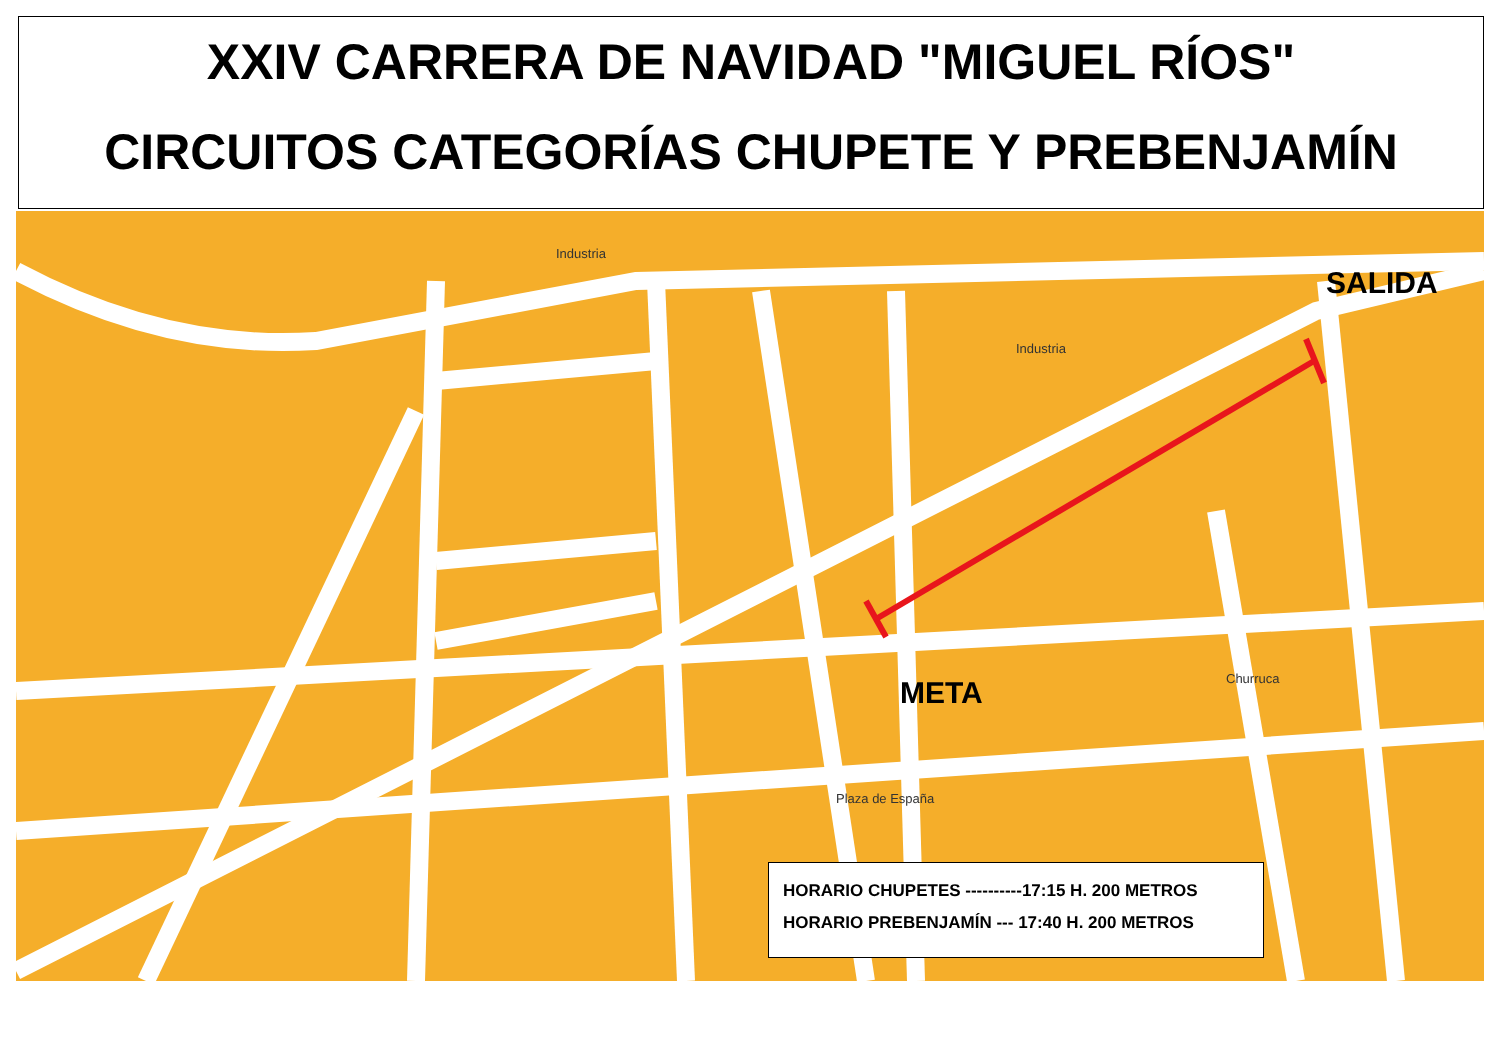XXIV CARRERA DE NAVIDAD "MIGUEL RÍOS"
CIRCUITOS CATEGORÍAS CHUPETE Y PREBENJAMÍN
SALIDA
META
Industria
Industria
Plaza de España
Churruca
HORARIO CHUPETES ----------17:15 H. 200 METROS
HORARIO PREBENJAMÍN --- 17:40 H. 200 METROS